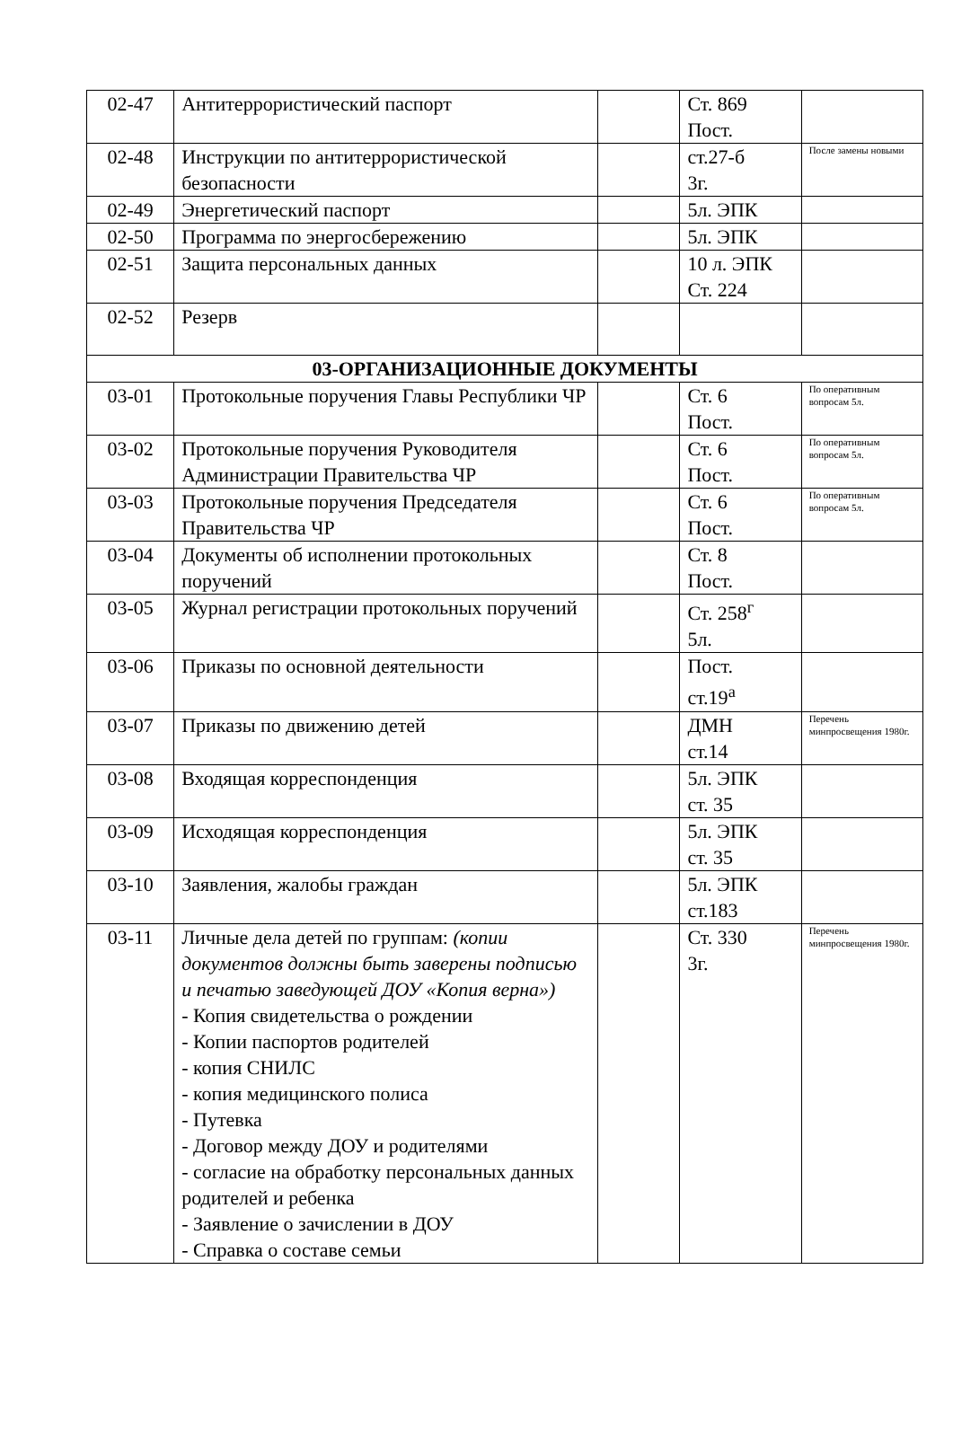| 02-47 | Антитеррористический паспорт | | Ст. 869 Пост. | |
| 02-48 | Инструкции по антитеррористической безопасности | | ст.27-б 3г. | После замены новыми |
| 02-49 | Энергетический паспорт | | 5л. ЭПК | |
| 02-50 | Программа по энергосбережению | | 5л. ЭПК | |
| 02-51 | Защита персональных данных | | 10 л. ЭПК Ст. 224 | |
| 02-52 | Резерв | | | |
| 03-ОРГАНИЗАЦИОННЫЕ ДОКУМЕНТЫ | | | | |
| 03-01 | Протокольные поручения Главы Республики ЧР | | Ст. 6 Пост. | По оперативным вопросам 5л. |
| 03-02 | Протокольные поручения Руководителя Администрации Правительства ЧР | | Ст. 6 Пост. | По оперативным вопросам 5л. |
| 03-03 | Протокольные поручения Председателя Правительства ЧР | | Ст. 6 Пост. | По оперативным вопросам 5л. |
| 03-04 | Документы об исполнении протокольных поручений | | Ст. 8 Пост. | |
| 03-05 | Журнал регистрации протокольных поручений | | Ст. 258<sup>г</sup> 5л. | |
| 03-06 | Приказы по основной деятельности | | Пост. ст.19<sup>а</sup> | |
| 03-07 | Приказы по движению детей | | ДМН ст.14 | Перечень минпросвещения 1980г. |
| 03-08 | Входящая корреспонденция | | 5л. ЭПК ст. 35 | |
| 03-09 | Исходящая корреспонденция | | 5л. ЭПК ст. 35 | |
| 03-10 | Заявления, жалобы граждан | | 5л. ЭПК ст.183 | |
| 03-11 | Личные дела детей по группам: (копии документов должны быть заверены подписью и печатью заведующей ДОУ «Копия верна») - Копия свидетельства о рождении - Копии паспортов родителей - копия СНИЛС - копия медицинского полиса - Путевка - Договор между ДОУ и родителями - согласие на обработку персональных данных родителей и ребенка - Заявление о зачислении в ДОУ - Справка о составе семьи | | Ст. 330 3г. | Перечень минпросвещения 1980г. |